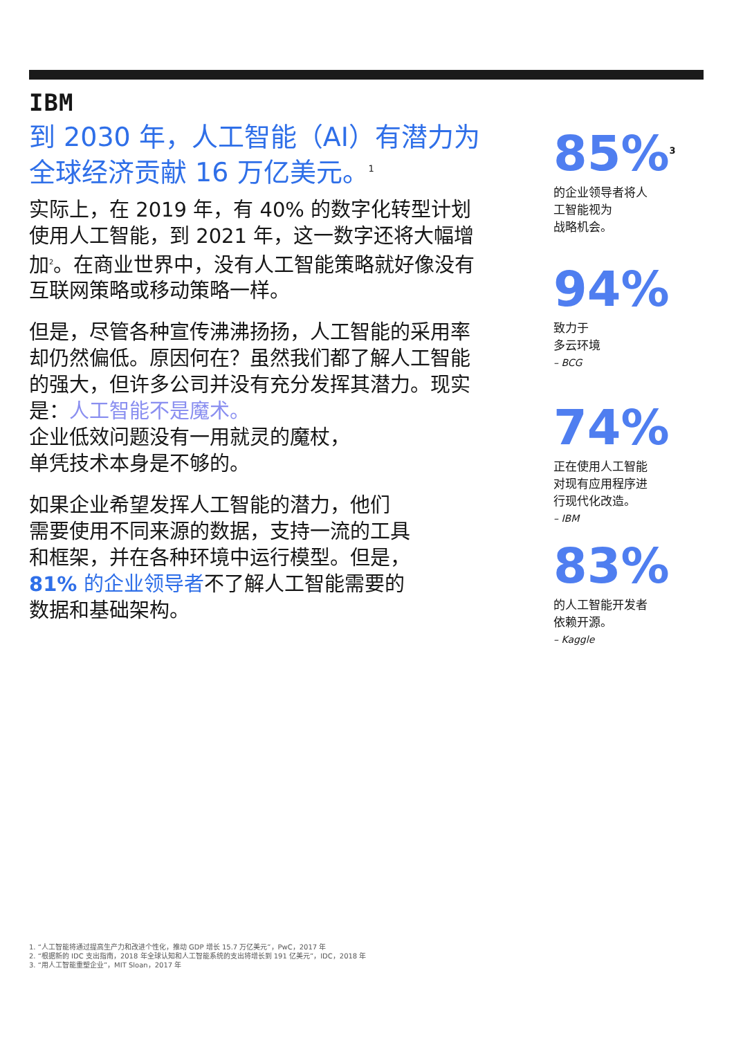IBM
到 2030 年，人工智能（AI）有潜力为全球经济贡献 16 万亿美元。<sup>1</sup>
实际上，在 2019 年，有 40% 的数字化转型计划使用人工智能，到 2021 年，这一数字还将大幅增加<sup>2</sup>。在商业世界中，没有人工智能策略就好像没有互联网策略或移动策略一样。
但是，尽管各种宣传沸沸扬扬，人工智能的采用率却仍然偏低。原因何在？虽然我们都了解人工智能的强大，但许多公司并没有充分发挥其潜力。现实是：人工智能不是魔术。
企业低效问题没有一用就灵的魔杖，
单凭技术本身是不够的。
如果企业希望发挥人工智能的潜力，他们
需要使用不同来源的数据，支持一流的工具
和框架，并在各种环境中运行模型。但是，
81% 的企业领导者不了解人工智能需要的
数据和基础架构。
85%<sup>3</sup>
的企业领导者将人
工智能视为
战略机会。
94%
致力于
多云环境
– BCG
74%
正在使用人工智能
对现有应用程序进
行现代化改造。
– IBM
83%
的人工智能开发者
依赖开源。
– Kaggle
1. “人工智能将通过提高生产力和改进个性化，推动 GDP 增长 15.7 万亿美元”，PwC，2017 年
2. “根据新的 IDC 支出指南，2018 年全球认知和人工智能系统的支出将增长到 191 亿美元”，IDC，2018 年
3. “用人工智能重塑企业”，MIT Sloan，2017 年